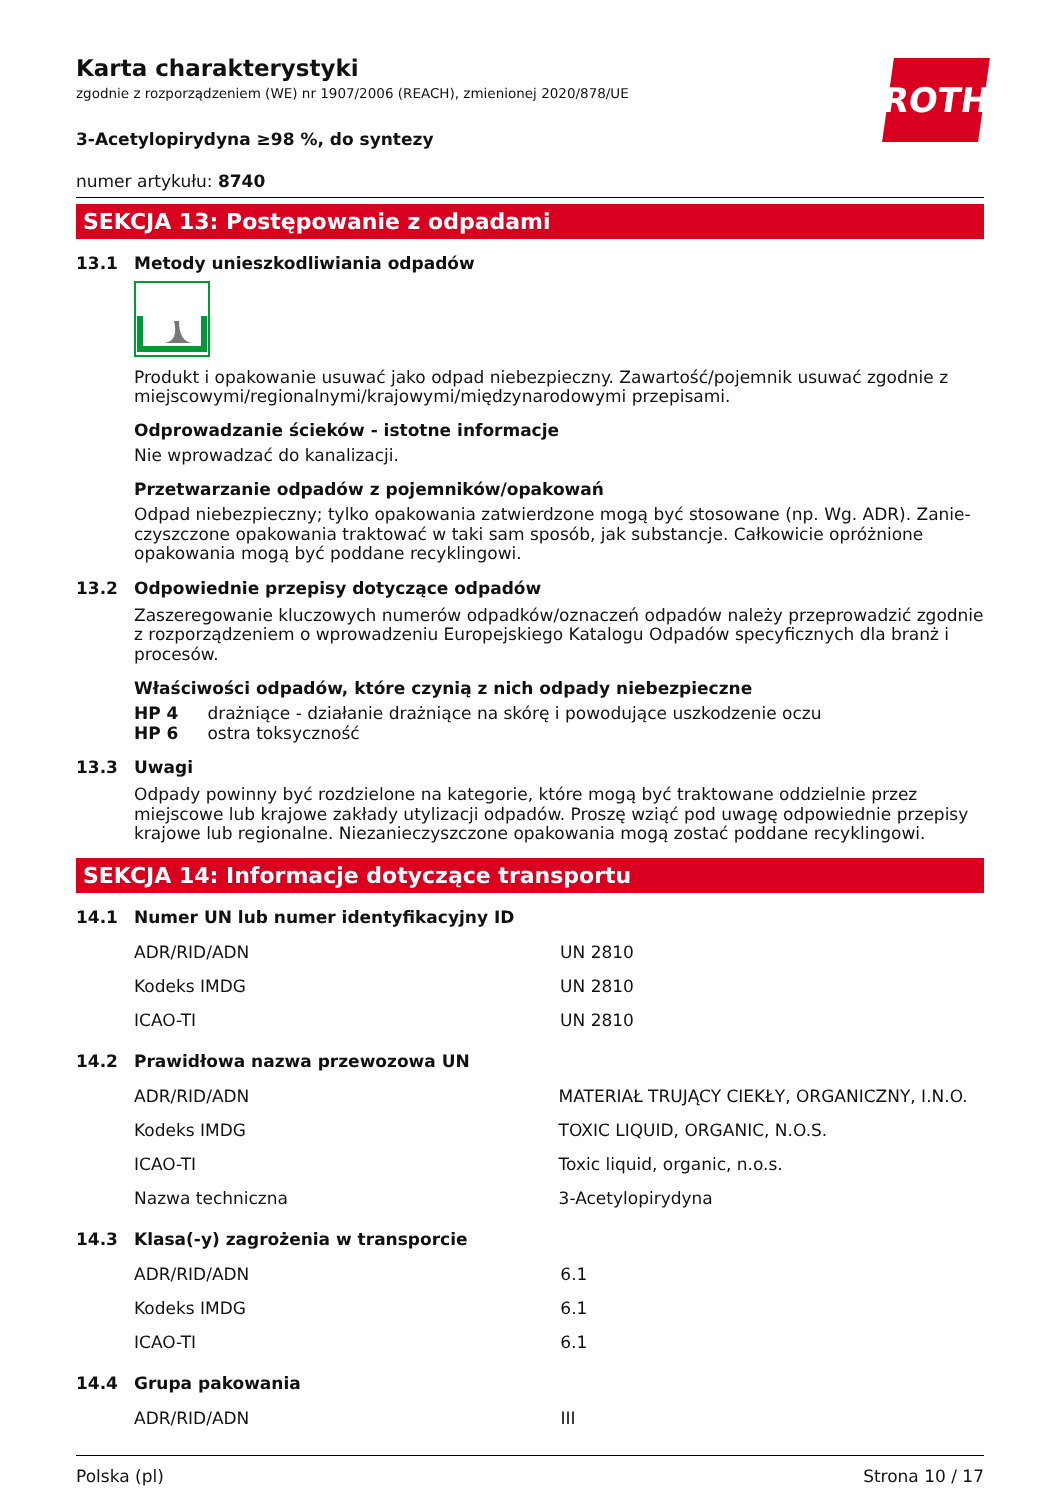ROTH
Karta charakterystyki
zgodnie z rozporządzeniem (WE) nr 1907/2006 (REACH), zmienionej 2020/878/UE
3-Acetylopirydyna ≥98 %, do syntezy
numer artykułu: 8740
SEKCJA 13: Postępowanie z odpadami
13.1 Metody unieszkodliwiania odpadów
Produkt i opakowanie usuwać jako odpad niebezpieczny. Zawartość/pojemnik usuwać zgodnie z miej­scowymi/regionalnymi/krajowymi/międzynarodowymi przepisami.
Odprowadzanie ścieków - istotne informacje
Nie wprowadzać do kanalizacji.
Przetwarzanie odpadów z pojemników/opakowań
Odpad niebezpieczny; tylko opakowania zatwierdzone mogą być stosowane (np. Wg. ADR). Zanie­czyszczone opakowania traktować w taki sam sposób, jak substancje. Całkowicie opróżnione opako­wania mogą być poddane recyklingowi.
13.2 Odpowiednie przepisy dotyczące odpadów
Zaszeregowanie kluczowych numerów odpadków/oznaczeń odpadów należy przeprowadzić zgodnie z rozporządzeniem o wprowadzeniu Europejskiego Katalogu Odpadów specyficznych dla branż i proce­sów.
Właściwości odpadów, które czynią z nich odpady niebezpieczne
HP 4 drażniące - działanie drażniące na skórę i powodujące uszkodzenie oczu
HP 6 ostra toksyczność
13.3 Uwagi
Odpady powinny być rozdzielone na kategorie, które mogą być traktowane oddzielnie przez miejsco­we lub krajowe zakłady utylizacji odpadów. Proszę wziąć pod uwagę odpowiednie przepisy krajowe lub regionalne. Niezanieczyszczone opakowania mogą zostać poddane recyklingowi.
SEKCJA 14: Informacje dotyczące transportu
14.1 Numer UN lub numer identyfikacyjny ID
| ADR/RID/ADN | UN 2810 |
| Kodeks IMDG | UN 2810 |
| ICAO-TI | UN 2810 |
14.2 Prawidłowa nazwa przewozowa UN
| ADR/RID/ADN | MATERIAŁ TRUJĄCY CIEKŁY, ORGANICZNY, I.N.O. |
| Kodeks IMDG | TOXIC LIQUID, ORGANIC, N.O.S. |
| ICAO-TI | Toxic liquid, organic, n.o.s. |
| Nazwa techniczna | 3-Acetylopirydyna |
14.3 Klasa(-y) zagrożenia w transporcie
| ADR/RID/ADN | 6.1 |
| Kodeks IMDG | 6.1 |
| ICAO-TI | 6.1 |
14.4 Grupa pakowania
| ADR/RID/ADN | III |
Polska (pl) Strona 10 / 17